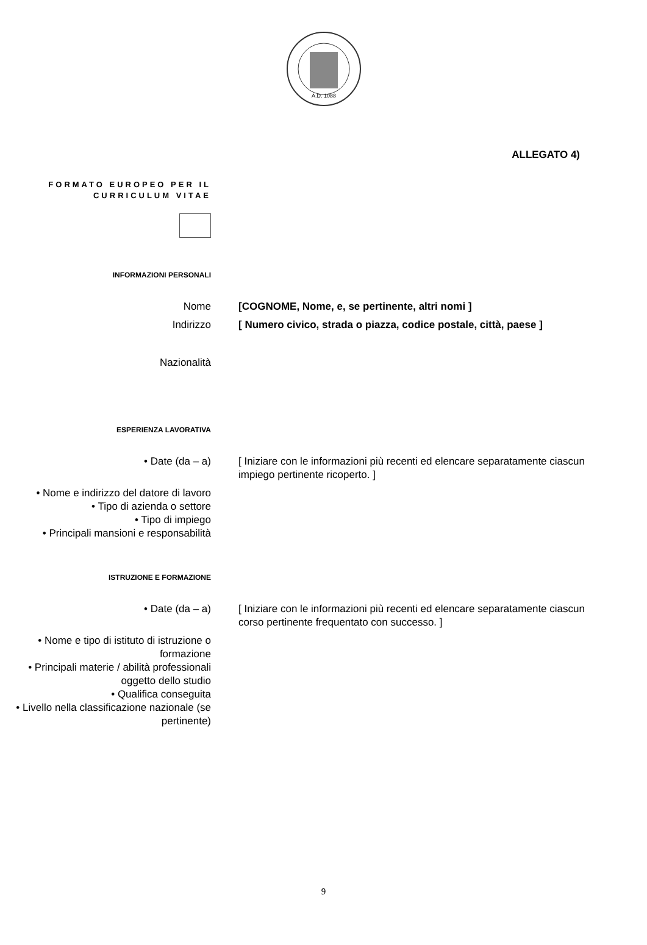A.D. 1088
ALLEGATO 4)
FORMATO EUROPEO PER IL CURRICULUM VITAE
INFORMAZIONI PERSONALI
Nome [COGNOME, Nome, e, se pertinente, altri nomi ]
Indirizzo [ Numero civico, strada o piazza, codice postale, città, paese ]
Nazionalità
ESPERIENZA LAVORATIVA
• Date (da – a) [ Iniziare con le informazioni più recenti ed elencare separatamente ciascun
impiego pertinente ricoperto. ]
• Nome e indirizzo del datore di lavoro
• Tipo di azienda o settore
• Tipo di impiego
• Principali mansioni e responsabilità
ISTRUZIONE E FORMAZIONE
• Date (da – a) [ Iniziare con le informazioni più recenti ed elencare separatamente ciascun
corso pertinente frequentato con successo. ]
• Nome e tipo di istituto di istruzione o formazione
• Principali materie / abilità professionali oggetto dello studio
• Qualifica conseguita
• Livello nella classificazione nazionale (se pertinente)
9